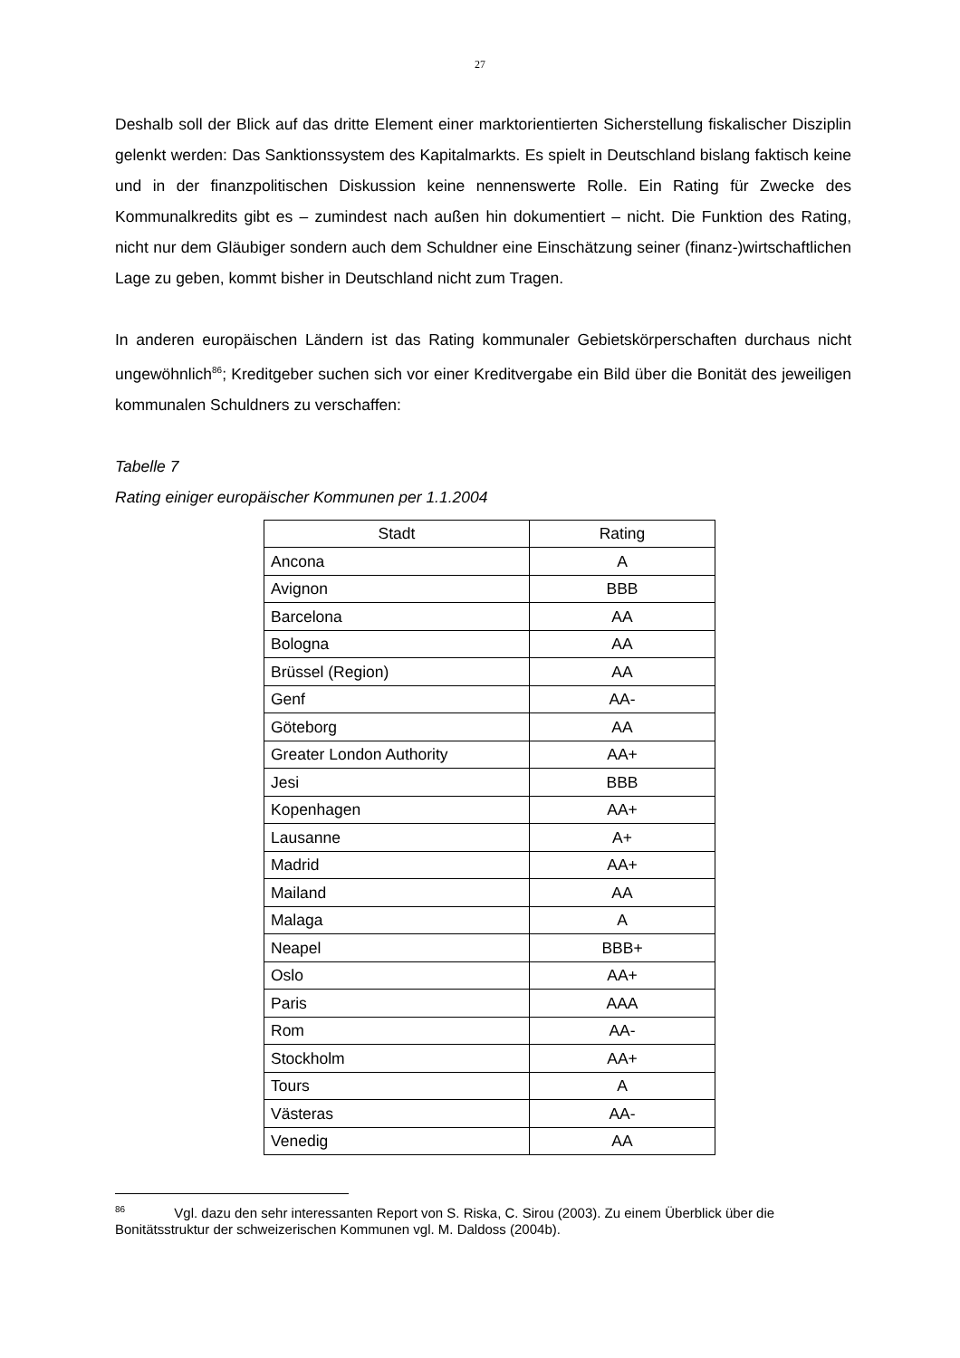27
Deshalb soll der Blick auf das dritte Element einer marktorientierten Sicherstellung fiskalischer Disziplin gelenkt werden: Das Sanktionssystem des Kapitalmarkts. Es spielt in Deutschland bislang faktisch keine und in der finanzpolitischen Diskussion keine nennenswerte Rolle. Ein Rating für Zwecke des Kommunalkredits gibt es – zumindest nach außen hin dokumentiert – nicht. Die Funktion des Rating, nicht nur dem Gläubiger sondern auch dem Schuldner eine Einschätzung seiner (finanz-)wirtschaftlichen Lage zu geben, kommt bisher in Deutschland nicht zum Tragen.
In anderen europäischen Ländern ist das Rating kommunaler Gebietskörperschaften durchaus nicht ungewöhnlich<sup>86</sup>; Kreditgeber suchen sich vor einer Kreditvergabe ein Bild über die Bonität des jeweiligen kommunalen Schuldners zu verschaffen:
Tabelle 7
Rating einiger europäischer Kommunen per 1.1.2004
| Stadt | Rating |
| --- | --- |
| Ancona | A |
| Avignon | BBB |
| Barcelona | AA |
| Bologna | AA |
| Brüssel (Region) | AA |
| Genf | AA- |
| Göteborg | AA |
| Greater London Authority | AA+ |
| Jesi | BBB |
| Kopenhagen | AA+ |
| Lausanne | A+ |
| Madrid | AA+ |
| Mailand | AA |
| Malaga | A |
| Neapel | BBB+ |
| Oslo | AA+ |
| Paris | AAA |
| Rom | AA- |
| Stockholm | AA+ |
| Tours | A |
| Västeras | AA- |
| Venedig | AA |
<sup>86</sup> Vgl. dazu den sehr interessanten Report von S. Riska, C. Sirou (2003). Zu einem Überblick über die Bonitätsstruktur der schweizerischen Kommunen vgl. M. Daldoss (2004b).